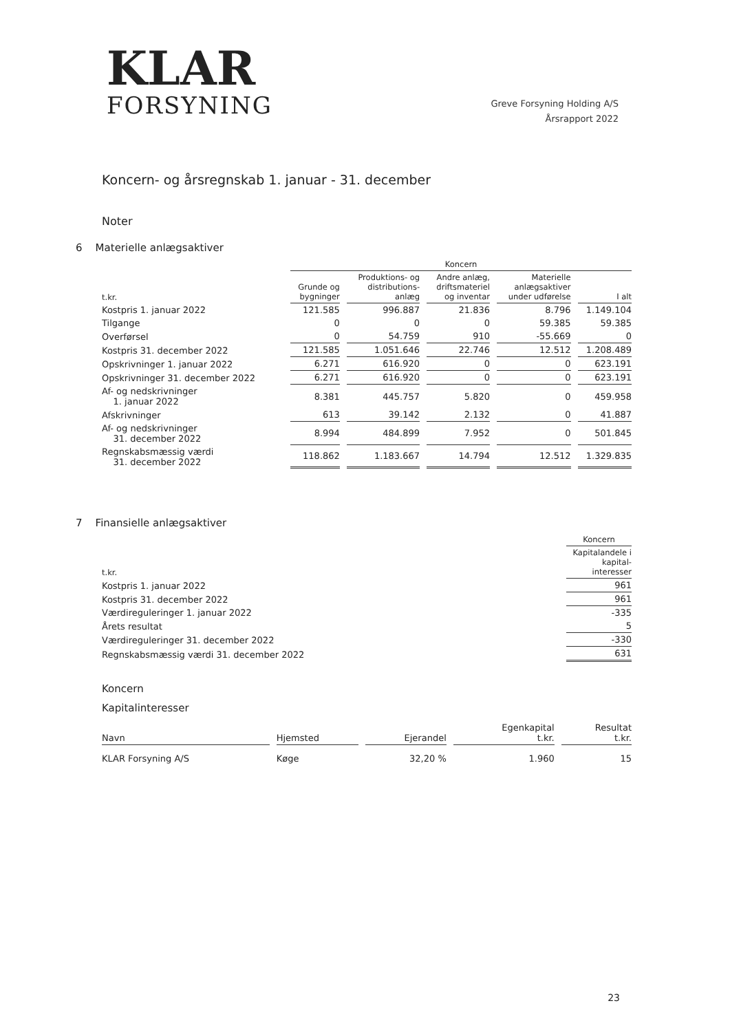KLAR
FORSYNING
Greve Forsyning Holding A/S
Årsrapport 2022
Koncern- og årsregnskab 1. januar - 31. december
Noter
6 Materielle anlægsaktiver
| | Koncern | | | | |
| --- | --- | --- | --- | --- | --- |
| t.kr. | Grunde og bygninger | Produktions- og distributions- anlæg | Andre anlæg, driftsmateriel og inventar | Materielle anlægsaktiver under udførelse | I alt |
| Kostpris 1. januar 2022 | 121.585 | 996.887 | 21.836 | 8.796 | 1.149.104 |
| Tilgange | 0 | 0 | 0 | 59.385 | 59.385 |
| Overførsel | 0 | 54.759 | 910 | -55.669 | 0 |
| Kostpris 31. december 2022 | 121.585 | 1.051.646 | 22.746 | 12.512 | 1.208.489 |
| Opskrivninger 1. januar 2022 | 6.271 | 616.920 | 0 | 0 | 623.191 |
| Opskrivninger 31. december 2022 | 6.271 | 616.920 | 0 | 0 | 623.191 |
| Af- og nedskrivninger 1. januar 2022 | 8.381 | 445.757 | 5.820 | 0 | 459.958 |
| Afskrivninger | 613 | 39.142 | 2.132 | 0 | 41.887 |
| Af- og nedskrivninger 31. december 2022 | 8.994 | 484.899 | 7.952 | 0 | 501.845 |
| Regnskabsmæssig værdi 31. december 2022 | 118.862 | 1.183.667 | 14.794 | 12.512 | 1.329.835 |
7 Finansielle anlægsaktiver
| | Koncern |
| --- | --- |
| t.kr. | Kapitalandele i kapital- interesser |
| Kostpris 1. januar 2022 | 961 |
| Kostpris 31. december 2022 | 961 |
| Værdireguleringer 1. januar 2022 | -335 |
| Årets resultat | 5 |
| Værdireguleringer 31. december 2022 | -330 |
| Regnskabsmæssig værdi 31. december 2022 | 631 |
Koncern
Kapitalinteresser
| Navn | Hjemsted | Ejerandel | Egenkapital t.kr. | Resultat t.kr. |
| --- | --- | --- | --- | --- |
| KLAR Forsyning A/S | Køge | 32,20 % | 1.960 | 15 |
23